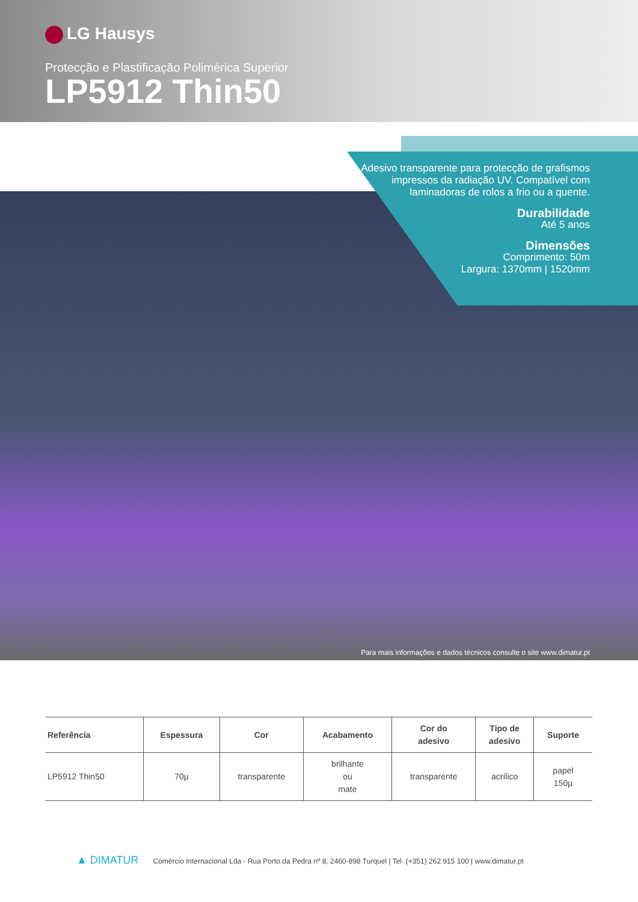LG Hausys
Protecção e Plastificação Polimérica Superior
LP5912 Thin50
Adesivo transparente para protecção de grafismos impressos da radiação UV. Compatível com laminadoras de rolos a frio ou a quente.
Durabilidade
Até 5 anos
Dimensões
Comprimento: 50m
Largura: 1370mm | 1520mm
Para mais informações e dados técnicos consulte o site www.dimatur.pt
| Referência | Espessura | Cor | Acabamento | Cor do adesivo | Tipo de adesivo | Suporte |
| --- | --- | --- | --- | --- | --- | --- |
| LP5912 Thin50 | 70µ | transparente | brilhante ou mate | transparente | acrílico | papel 150µ |
▲ DIMATUR Comércio Internacional Lda - Rua Porto da Pedra nº 8, 2460-898 Turquel | Tel. (+351) 262 915 100 | www.dimatur.pt